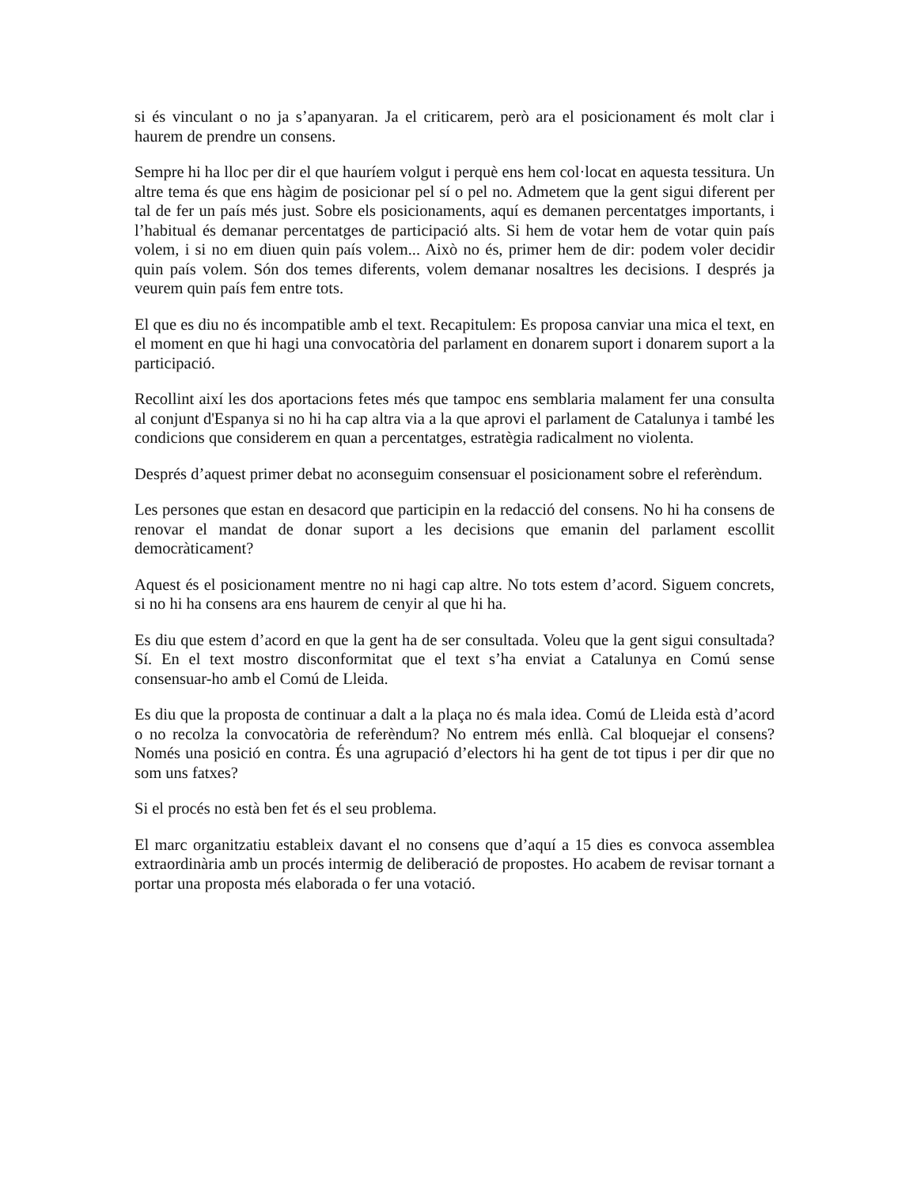si és vinculant o no ja s’apanyaran. Ja el criticarem, però ara el posicionament és molt clar i haurem de prendre un consens.
Sempre hi ha lloc per dir el que hauríem volgut i perquè ens hem col·locat en aquesta tessitura. Un altre tema és que ens hàgim de posicionar pel sí o pel no. Admetem que la gent sigui diferent per tal de fer un país més just. Sobre els posicionaments, aquí es demanen percentatges importants, i l’habitual és demanar percentatges de participació alts. Si hem de votar hem de votar quin país volem, i si no em diuen quin país volem... Això no és, primer hem de dir: podem voler decidir quin país volem. Són dos temes diferents, volem demanar nosaltres les decisions. I després ja veurem quin país fem entre tots.
El que es diu no és incompatible amb el text. Recapitulem: Es proposa canviar una mica el text, en el moment en que hi hagi una convocatòria del parlament en donarem suport i donarem suport a la participació.
Recollint així les dos aportacions fetes més que tampoc ens semblaria malament fer una consulta al conjunt d'Espanya si no hi ha cap altra via a la que aprovi el parlament de Catalunya i també les condicions que considerem en quan a percentatges, estratègia radicalment no violenta.
Després d’aquest primer debat no aconseguim consensuar el posicionament sobre el referèndum.
Les persones que estan en desacord que participin en la redacció del consens. No hi ha consens de renovar el mandat de donar suport a les decisions que emanin del parlament escollit democràticament?
Aquest és el posicionament mentre no ni hagi cap altre. No tots estem d’acord. Siguem concrets, si no hi ha consens ara ens haurem de cenyir al que hi ha.
Es diu que estem d’acord en que la gent ha de ser consultada. Voleu que la gent sigui consultada? Sí. En el text mostro disconformitat que el text s’ha enviat a Catalunya en Comú sense consensuar-ho amb el Comú de Lleida.
Es diu que la proposta de continuar a dalt a la plaça no és mala idea. Comú de Lleida està d’acord o no recolza la convocatòria de referèndum? No entrem més enllà. Cal bloquejar el consens? Només una posició en contra. És una agrupació d’electors hi ha gent de tot tipus i per dir que no som uns fatxes?
Si el procés no està ben fet és el seu problema.
El marc organitzatiu estableix davant el no consens que d’aquí a 15 dies es convoca assemblea extraordinària amb un procés intermig de deliberació de propostes. Ho acabem de revisar tornant a portar una proposta més elaborada o fer una votació.